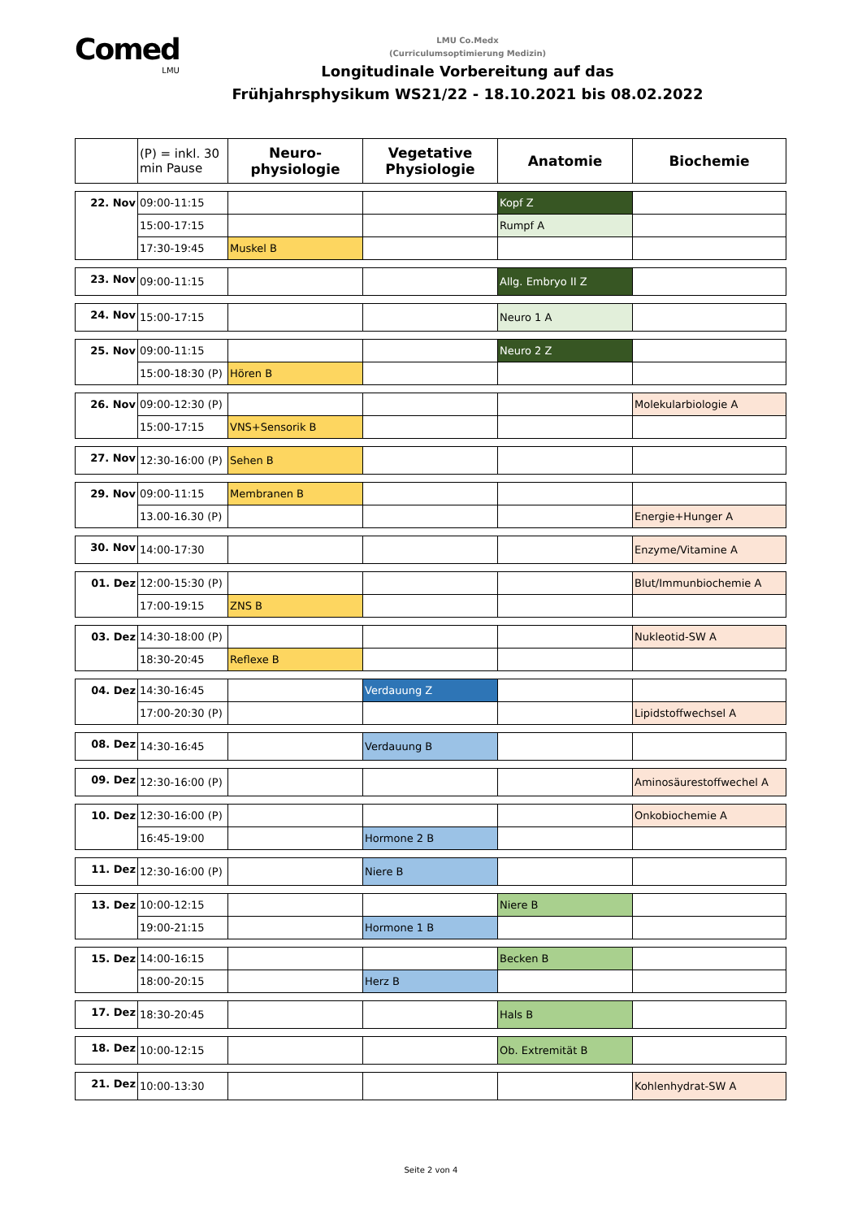Comed
LMU
LMU Co.Medx
(Curriculumsoptimierung Medizin)
Longitudinale Vorbereitung auf das
Frühjahrsphysikum WS21/22 - 18.10.2021 bis 08.02.2022
| | (P) = inkl. 30 min Pause | Neuro- physiologie | Vegetative Physiologie | Anatomie | Biochemie |
| --- | --- | --- | --- | --- | --- |
| 22. Nov | 09:00-11:15 | | | Kopf Z | |
| | 15:00-17:15 | | | Rumpf A | |
| | 17:30-19:45 | Muskel B | | | |
| 23. Nov | 09:00-11:15 | | | Allg. Embryo II Z | |
| 24. Nov | 15:00-17:15 | | | Neuro 1 A | |
| 25. Nov | 09:00-11:15 | | | Neuro 2 Z | |
| | 15:00-18:30 (P) | Hören B | | | |
| 26. Nov | 09:00-12:30 (P) | | | | Molekularbiologie A |
| | 15:00-17:15 | VNS+Sensorik B | | | |
| 27. Nov | 12:30-16:00 (P) | Sehen B | | | |
| 29. Nov | 09:00-11:15 | Membranen B | | | |
| | 13.00-16.30 (P) | | | | Energie+Hunger A |
| 30. Nov | 14:00-17:30 | | | | Enzyme/Vitamine A |
| 01. Dez | 12:00-15:30 (P) | | | | Blut/Immunbiochemie A |
| | 17:00-19:15 | ZNS B | | | |
| 03. Dez | 14:30-18:00 (P) | | | | Nukleotid-SW A |
| | 18:30-20:45 | Reflexe B | | | |
| 04. Dez | 14:30-16:45 | | Verdauung Z | | |
| | 17:00-20:30 (P) | | | | Lipidstoffwechsel A |
| 08. Dez | 14:30-16:45 | | Verdauung B | | |
| 09. Dez | 12:30-16:00 (P) | | | | Aminosäurestoffwechel A |
| 10. Dez | 12:30-16:00 (P) | | | | Onkobiochemie A |
| | 16:45-19:00 | | Hormone 2 B | | |
| 11. Dez | 12:30-16:00 (P) | | Niere B | | |
| 13. Dez | 10:00-12:15 | | | Niere B | |
| | 19:00-21:15 | | Hormone 1 B | | |
| 15. Dez | 14:00-16:15 | | | Becken B | |
| | 18:00-20:15 | | Herz B | | |
| 17. Dez | 18:30-20:45 | | | Hals B | |
| 18. Dez | 10:00-12:15 | | | Ob. Extremität B | |
| 21. Dez | 10:00-13:30 | | | | Kohlenhydrat-SW A |
Seite 2 von 4